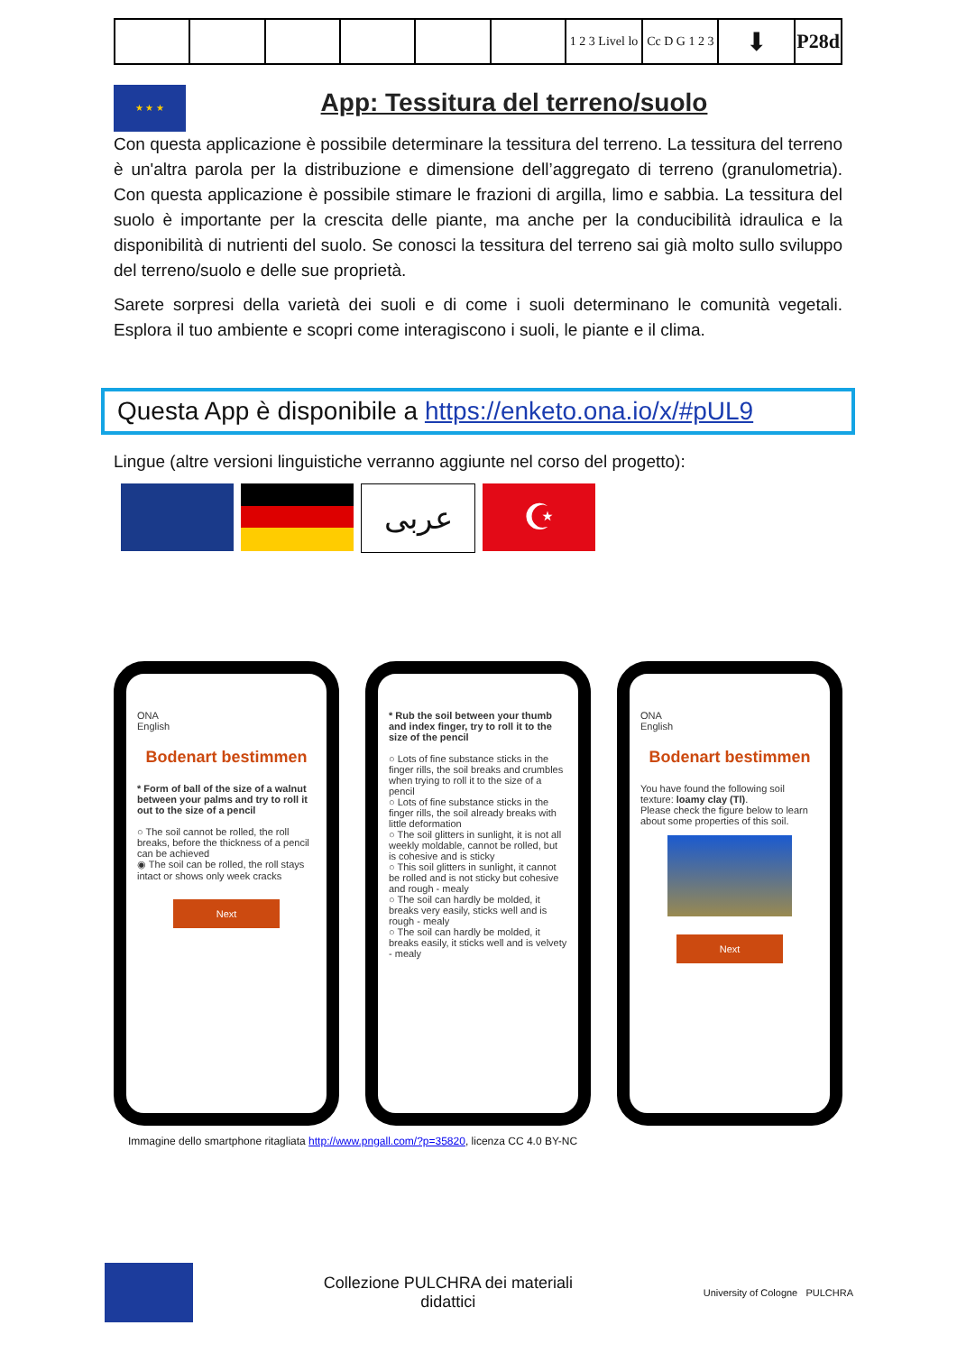| | | | | | | 1 2 3 Livel lo | Cc D G 1 2 3 | ⬇ | P28d |
★ ★ ★
App: Tessitura del terreno/suolo
Con questa applicazione è possibile determinare la tessitura del terreno. La tessitura del terreno è un'altra parola per la distribuzione e dimensione dell’aggregato di terreno (granulometria). Con questa applicazione è possibile stimare le frazioni di argilla, limo e sabbia. La tessitura del suolo è importante per la crescita delle piante, ma anche per la conducibilità idraulica e la disponibilità di nutrienti del suolo. Se conosci la tessitura del terreno sai già molto sullo sviluppo del terreno/suolo e delle sue proprietà.
Sarete sorpresi della varietà dei suoli e di come i suoli determinano le comunità vegetali. Esplora il tuo ambiente e scopri come interagiscono i suoli, le piante e il clima.
Questa App è disponibile a https://enketo.ona.io/x/#pUL9
Lingue (altre versioni linguistiche verranno aggiunte nel corso del progetto):
عربى
☪
ONA
English
Bodenart bestimmen
* Form of ball of the size of a walnut between your palms and try to roll it out to the size of a pencil
○ The soil cannot be rolled, the roll breaks, before the thickness of a pencil can be achieved
◉ The soil can be rolled, the roll stays intact or shows only week cracks
Next
* Rub the soil between your thumb and index finger, try to roll it to the size of the pencil
○ Lots of fine substance sticks in the finger rills, the soil breaks and crumbles when trying to roll it to the size of a pencil
○ Lots of fine substance sticks in the finger rills, the soil already breaks with little deformation
○ The soil glitters in sunlight, it is not all weekly moldable, cannot be rolled, but is cohesive and is sticky
○ This soil glitters in sunlight, it cannot be rolled and is not sticky but cohesive and rough - mealy
○ The soil can hardly be molded, it breaks very easily, sticks well and is rough - mealy
○ The soil can hardly be molded, it breaks easily, it sticks well and is velvety - mealy
ONA
English
Bodenart bestimmen
You have found the following soil texture: loamy clay (Tl).
Please check the figure below to learn about some properties of this soil.
Next
Immagine dello smartphone ritagliata http://www.pngall.com/?p=35820, licenza CC 4.0 BY-NC
Collezione PULCHRA dei materiali
didattici
University of Cologne PULCHRA